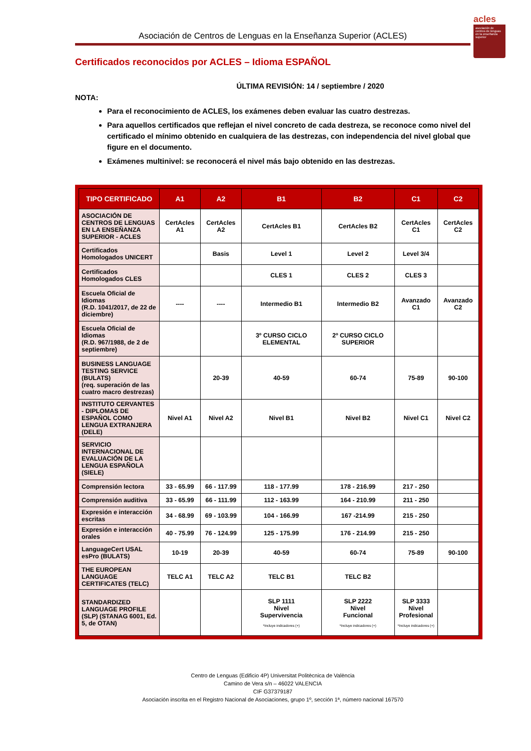acles
asociación de centros de lenguas en la enseñanza superior
Asociación de Centros de Lenguas en la Enseñanza Superior (ACLES)
Certificados reconocidos por ACLES – Idioma ESPAÑOL
ÚLTIMA REVISIÓN: 14 / septiembre / 2020
NOTA:
Para el reconocimiento de ACLES, los exámenes deben evaluar las cuatro destrezas.
Para aquellos certificados que reflejan el nivel concreto de cada destreza, se reconoce como nivel del certificado el mínimo obtenido en cualquiera de las destrezas, con independencia del nivel global que figure en el documento.
Exámenes multinivel: se reconocerá el nivel más bajo obtenido en las destrezas.
| TIPO CERTIFICADO | A1 | A2 | B1 | B2 | C1 | C2 |
| --- | --- | --- | --- | --- | --- | --- |
| ASOCIACIÓN DE CENTROS DE LENGUAS EN LA ENSEÑANZA SUPERIOR - ACLES | CertAcles A1 | CertAcles A2 | CertAcles B1 | CertAcles B2 | CertAcles C1 | CertAcles C2 |
| Certificados Homologados UNICERT | | Basis | Level 1 | Level 2 | Level 3/4 | |
| Certificados Homologados CLES | | | CLES 1 | CLES 2 | CLES 3 | |
| Escuela Oficial de Idiomas (R.D. 1041/2017, de 22 de diciembre) | ---- | ---- | Intermedio B1 | Intermedio B2 | Avanzado C1 | Avanzado C2 |
| Escuela Oficial de Idiomas (R.D. 967/1988, de 2 de septiembre) | | | 3º CURSO CICLO ELEMENTAL | 2º CURSO CICLO SUPERIOR | | |
| BUSINESS LANGUAGE TESTING SERVICE (BULATS) (req. superación de las cuatro macro destrezas) | | 20-39 | 40-59 | 60-74 | 75-89 | 90-100 |
| INSTITUTO CERVANTES - DIPLOMAS DE ESPAÑOL COMO LENGUA EXTRANJERA (DELE) | Nivel A1 | Nivel A2 | Nivel B1 | Nivel B2 | Nivel C1 | Nivel C2 |
| SERVICIO INTERNACIONAL DE EVALUACIÓN DE LA LENGUA ESPAÑOLA (SIELE) | | | | | | |
| Comprensión lectora | 33 - 65.99 | 66 - 117.99 | 118 - 177.99 | 178 - 216.99 | 217 - 250 | |
| Comprensión auditiva | 33 - 65.99 | 66 - 111.99 | 112 - 163.99 | 164 - 210.99 | 211 - 250 | |
| Expresión e interacción escritas | 34 - 68.99 | 69 - 103.99 | 104 - 166.99 | 167 -214.99 | 215 - 250 | |
| Expresión e interacción orales | 40 - 75.99 | 76 - 124.99 | 125 - 175.99 | 176 - 214.99 | 215 - 250 | |
| LanguageCert USAL esPro (BULATS) | 10-19 | 20-39 | 40-59 | 60-74 | 75-89 | 90-100 |
| THE EUROPEAN LANGUAGE CERTIFICATES (TELC) | TELC A1 | TELC A2 | TELC B1 | TELC B2 | | |
| STANDARDIZED LANGUAGE PROFILE (SLP) (STANAG 6001, Ed. 5, de OTAN) | | | SLP 1111 Nivel Supervivencia *Incluye indicadores (+) | SLP 2222 Nivel Funcional *Incluye indicadores (+) | SLP 3333 Nivel Profesional *Incluye indicadores (+) | |
Centro de Lenguas (Edificio 4P) Universitat Politècnica de València
Camino de Vera s/n – 46022 VALENCIA
CIF G37379187
Asociación inscrita en el Registro Nacional de Asociaciones, grupo 1º, sección 1ª, número nacional 167570